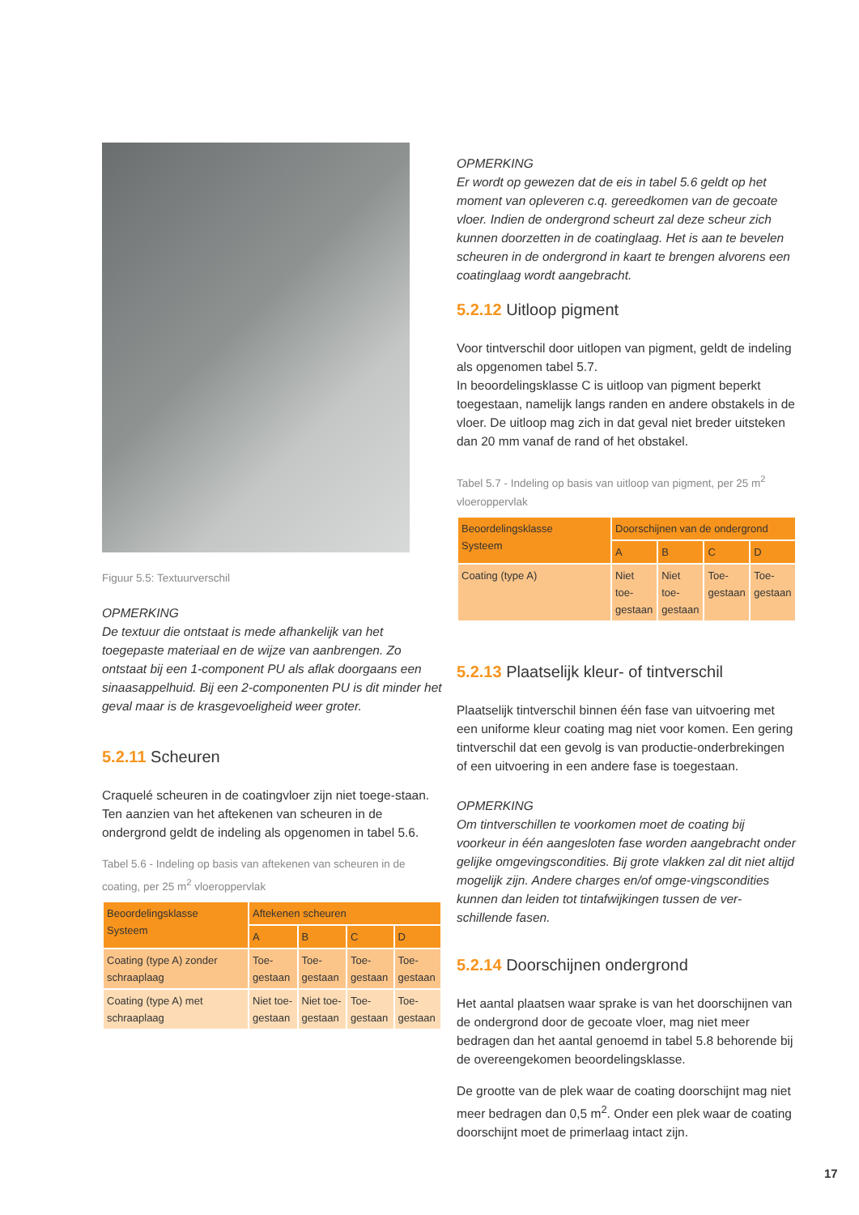Figuur 5.5: Textuurverschil
OPMERKING
De textuur die ontstaat is mede afhankelijk van het toegepaste materiaal en de wijze van aanbrengen. Zo ontstaat bij een 1-component PU als aflak doorgaans een sinaasappelhuid. Bij een 2-componenten PU is dit minder het geval maar is de krasgevoeligheid weer groter.
5.2.11 Scheuren
Craquelé scheuren in de coatingvloer zijn niet toege-staan.
Ten aanzien van het aftekenen van scheuren in de ondergrond geldt de indeling als opgenomen in tabel 5.6.
Tabel 5.6 - Indeling op basis van aftekenen van scheuren in de coating, per 25 m<sup>2</sup> vloeroppervlak
| Beoordelingsklasse Systeem | Aftekenen scheuren | | | |
| --- | --- | --- | --- | --- |
| | A | B | C | D |
| Coating (type A) zonder schraaplaag | Toe-gestaan | Toe-gestaan | Toe-gestaan | Toe-gestaan |
| Coating (type A) met schraaplaag | Niet toe-gestaan | Niet toe-gestaan | Toe-gestaan | Toe-gestaan |
OPMERKING
Er wordt op gewezen dat de eis in tabel 5.6 geldt op het moment van opleveren c.q. gereedkomen van de gecoate vloer. Indien de ondergrond scheurt zal deze scheur zich kunnen doorzetten in de coatinglaag. Het is aan te bevelen scheuren in de ondergrond in kaart te brengen alvorens een coatinglaag wordt aangebracht.
5.2.12 Uitloop pigment
Voor tintverschil door uitlopen van pigment, geldt de indeling als opgenomen tabel 5.7.
In beoordelingsklasse C is uitloop van pigment beperkt toegestaan, namelijk langs randen en andere obstakels in de vloer. De uitloop mag zich in dat geval niet breder uitsteken dan 20 mm vanaf de rand of het obstakel.
Tabel 5.7 - Indeling op basis van uitloop van pigment, per 25 m<sup>2</sup> vloeroppervlak
| Beoordelingsklasse Systeem | Doorschijnen van de ondergrond | | | |
| --- | --- | --- | --- | --- |
| | A | B | C | D |
| Coating (type A) | Niet toe-gestaan | Niet toe-gestaan | Toe-gestaan | Toe-gestaan |
5.2.13 Plaatselijk kleur- of tintverschil
Plaatselijk tintverschil binnen één fase van uitvoering met een uniforme kleur coating mag niet voor komen. Een gering tintverschil dat een gevolg is van productie-onderbrekingen of een uitvoering in een andere fase is toegestaan.
OPMERKING
Om tintverschillen te voorkomen moet de coating bij voorkeur in één aangesloten fase worden aangebracht onder gelijke omgevingscondities. Bij grote vlakken zal dit niet altijd mogelijk zijn. Andere charges en/of omge-vingscondities kunnen dan leiden tot tintafwijkingen tussen de ver-schillende fasen.
5.2.14 Doorschijnen ondergrond
Het aantal plaatsen waar sprake is van het doorschijnen van de ondergrond door de gecoate vloer, mag niet meer bedragen dan het aantal genoemd in tabel 5.8 behorende bij de overeengekomen beoordelingsklasse.
De grootte van de plek waar de coating doorschijnt mag niet meer bedragen dan 0,5 m<sup>2</sup>. Onder een plek waar de coating doorschijnt moet de primerlaag intact zijn.
17